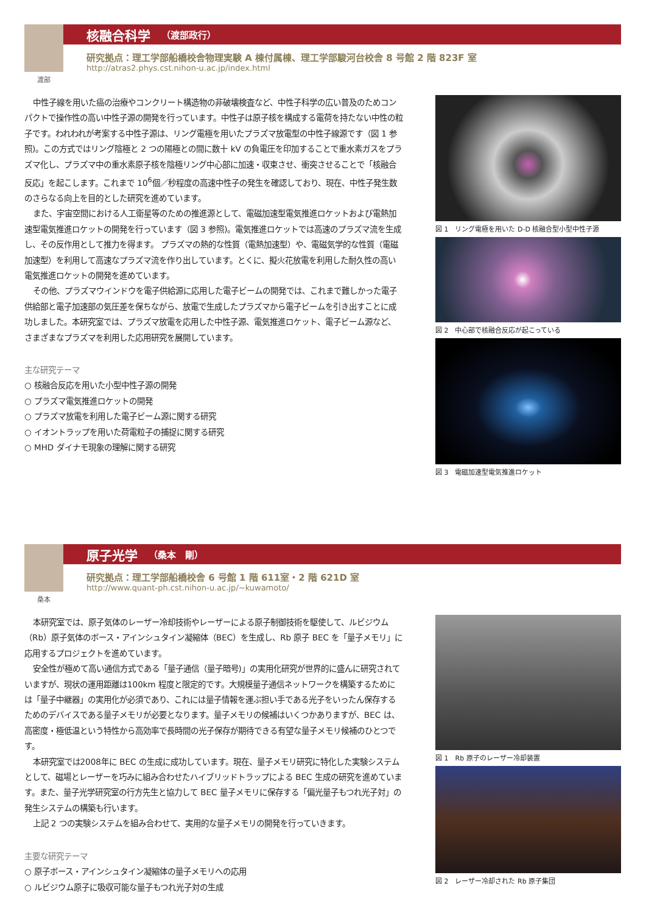渡部
核融合科学 （渡部政行）
研究拠点：理工学部船橋校舎物理実験 A 棟付属棟、理工学部駿河台校舎 8 号館 2 階 823F 室
http://atras2.phys.cst.nihon-u.ac.jp/index.html
中性子線を用いた癌の治療やコンクリート構造物の非破壊検査など、中性子科学の広い普及のためコンパクトで操作性の高い中性子源の開発を行っています。中性子は原子核を構成する電荷を持たない中性の粒子です。われわれが考案する中性子源は、リング電極を用いたプラズマ放電型の中性子線源です（図 1 参照)。この方式ではリング陰極と 2 つの陽極との間に数十 kV の負電圧を印加することで重水素ガスをプラズマ化し、プラズマ中の重水素原子核を陰極リング中心部に加速・収束させ、衝突させることで「核融合反応」を起こします。これまで 10<sup>6</sup>個／秒程度の高速中性子の発生を確認しており、現在、中性子発生数のさらなる向上を目的とした研究を進めています。
また、宇宙空間における人工衛星等のための推進源として、電磁加速型電気推進ロケットおよび電熱加速型電気推進ロケットの開発を行っています（図 3 参照)。電気推進ロケットでは高速のプラズマ流を生成し、その反作用として推力を得ます。 プラズマの熱的な性質（電熱加速型）や、電磁気学的な性質（電磁加速型）を利用して高速なプラズマ流を作り出しています。とくに、擬火花放電を利用した耐久性の高い電気推進ロケットの開発を進めています。
その他、プラズマウインドウを電子供給源に応用した電子ビームの開発では、これまで難しかった電子供給部と電子加速部の気圧差を保ちながら、放電で生成したプラズマから電子ビームを引き出すことに成功しました。本研究室では、プラズマ放電を応用した中性子源、電気推進ロケット、電子ビーム源など、さまざまなプラズマを利用した応用研究を展開しています。
主な研究テーマ
○ 核融合反応を用いた小型中性子源の開発
○ プラズマ電気推進ロケットの開発
○ プラズマ放電を利用した電子ビーム源に関する研究
○ イオントラップを用いた荷電粒子の捕捉に関する研究
○ MHD ダイナモ現象の理解に関する研究
図 1　リング電極を用いた D-D 核融合型小型中性子源
図 2　中心部で核融合反応が起こっている
図 3　電磁加速型電気推進ロケット
桑本
原子光学 （桑本　剛）
研究拠点：理工学部船橋校舎 6 号館 1 階 611室・2 階 621D 室
http://www.quant-ph.cst.nihon-u.ac.jp/~kuwamoto/
本研究室では、原子気体のレーザー冷却技術やレーザーによる原子制御技術を駆使して、ルビジウム（Rb）原子気体のボース・アインシュタイン凝縮体（BEC）を生成し、Rb 原子 BEC を「量子メモリ」に応用するプロジェクトを進めています。
安全性が極めて高い通信方式である「量子通信（量子暗号)」の実用化研究が世界的に盛んに研究されていますが、現状の運用距離は100km 程度と限定的です。大規模量子通信ネットワークを構築するためには「量子中継器」の実用化が必須であり、これには量子情報を運ぶ担い手である光子をいったん保存するためのデバイスである量子メモリが必要となります。量子メモリの候補はいくつかありますが、BEC は、高密度・極低温という特性から高効率で長時間の光子保存が期待できる有望な量子メモリ候補のひとつです。
本研究室では2008年に BEC の生成に成功しています。現在、量子メモリ研究に特化した実験システムとして、磁場とレーザーを巧みに組み合わせたハイブリッドトラップによる BEC 生成の研究を進めています。また、量子光学研究室の行方先生と協力して BEC 量子メモリに保存する「偏光量子もつれ光子対」の発生システムの構築も行います。
上記 2 つの実験システムを組み合わせて、実用的な量子メモリの開発を行っていきます。
主要な研究テーマ
○ 原子ボース・アインシュタイン凝縮体の量子メモリへの応用
○ ルビジウム原子に吸収可能な量子もつれ光子対の生成
図 1　Rb 原子のレーザー冷却装置
図 2　レーザー冷却された Rb 原子集団